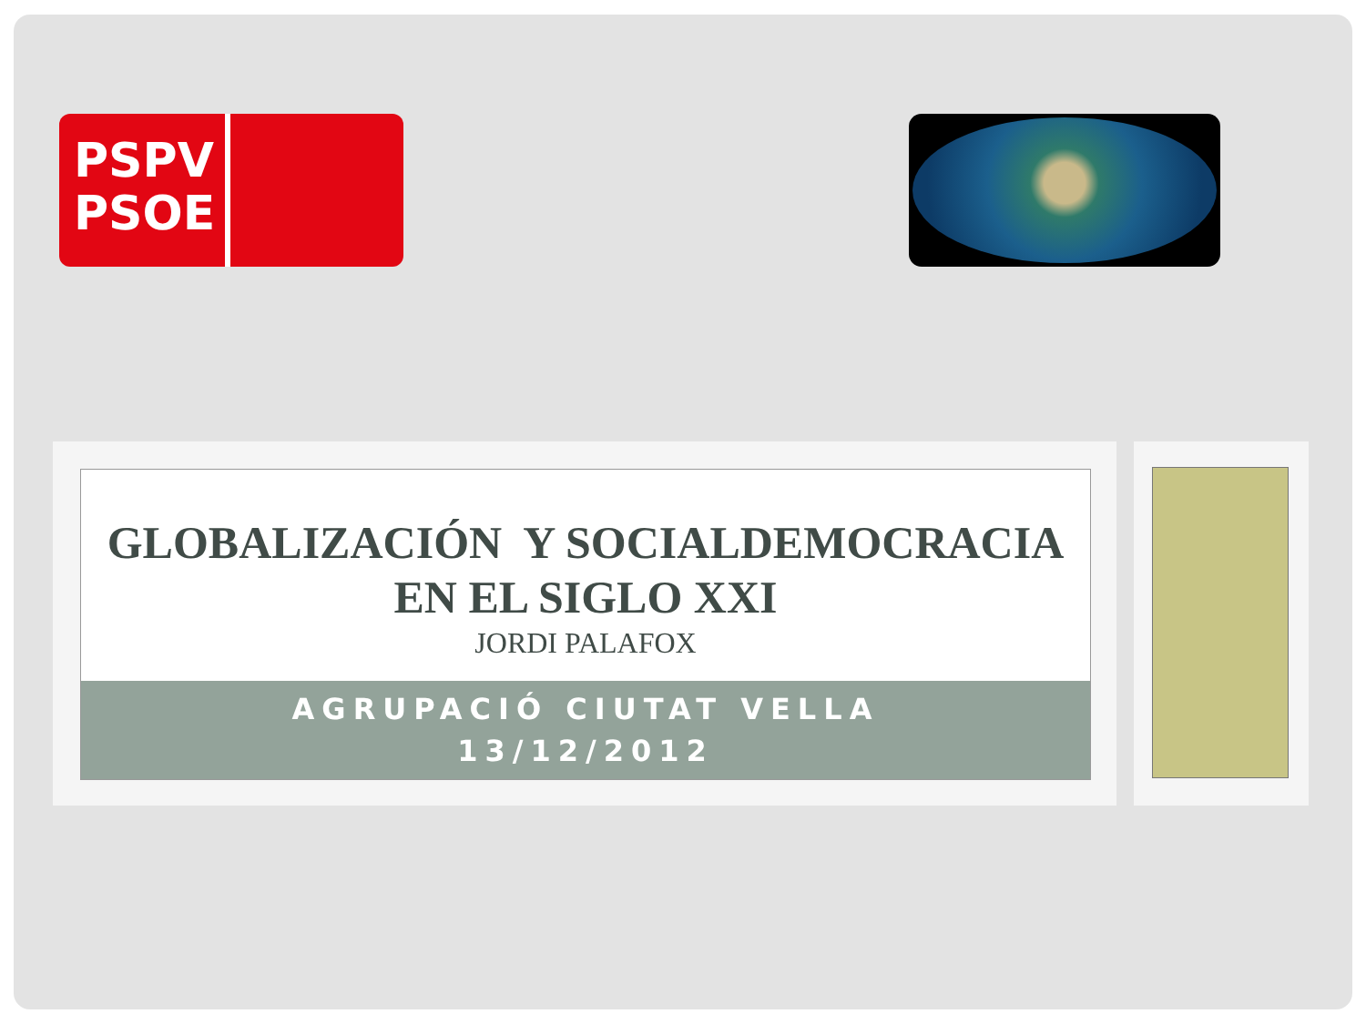PSPV PSOE
GLOBALIZACIÓN Y SOCIALDEMOCRACIA
EN EL SIGLO XXI
JORDI PALAFOX
AGRUPACIÓ CIUTAT VELLA
13/12/2012